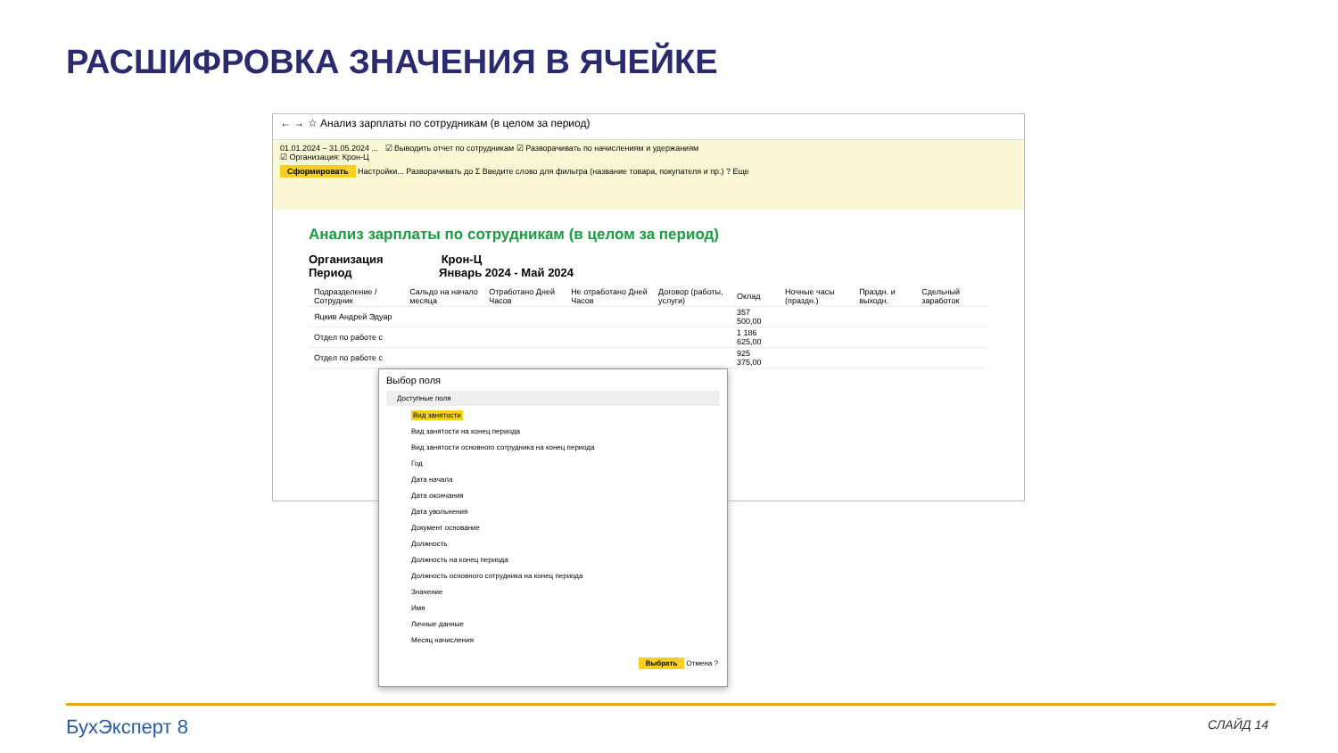РАСШИФРОВКА ЗНАЧЕНИЯ В ЯЧЕЙКЕ
← → ☆ Анализ зарплаты по сотрудникам (в целом за период)
01.01.2024 – 31.05.2024 ... ☑ Выводить отчет по сотрудникам ☑ Разворачивать по начислениям и удержаниям
☑ Организация: Крон-Ц
Сформировать Настройки... Разворачивать до Σ Введите слово для фильтра (название товара, покупателя и пр.) ? Еще
Анализ зарплаты по сотрудникам (в целом за период)
Организация Крон-Ц
Период Январь 2024 - Май 2024
| Подразделение / Сотрудник | Сальдо на начало месяца | Отработано Дней Часов | Не отработано Дней Часов | Договор (работы, услуги) | Оклад | Ночные часы (праздн.) | Праздн. и выходн. | Сдельный заработок |
| Яцкив Андрей Эдуар | | | | | 357 500,00 | | | |
| Отдел по работе с | | | | | 1 186 625,00 | | | |
| Отдел по работе с | | | | | 925 375,00 | | | |
Выбор поля
Доступные поля
Вид занятости
Вид занятости на конец периода
Вид занятости основного сотрудника на конец периода
Год
Дата начала
Дата окончания
Дата увольнения
Документ основание
Должность
Должность на конец периода
Должность основного сотрудника на конец периода
Значение
Имя
Личные данные
Месяц начисления
Выбрать Отмена ?
БухЭксперт 8 СЛАЙД 14